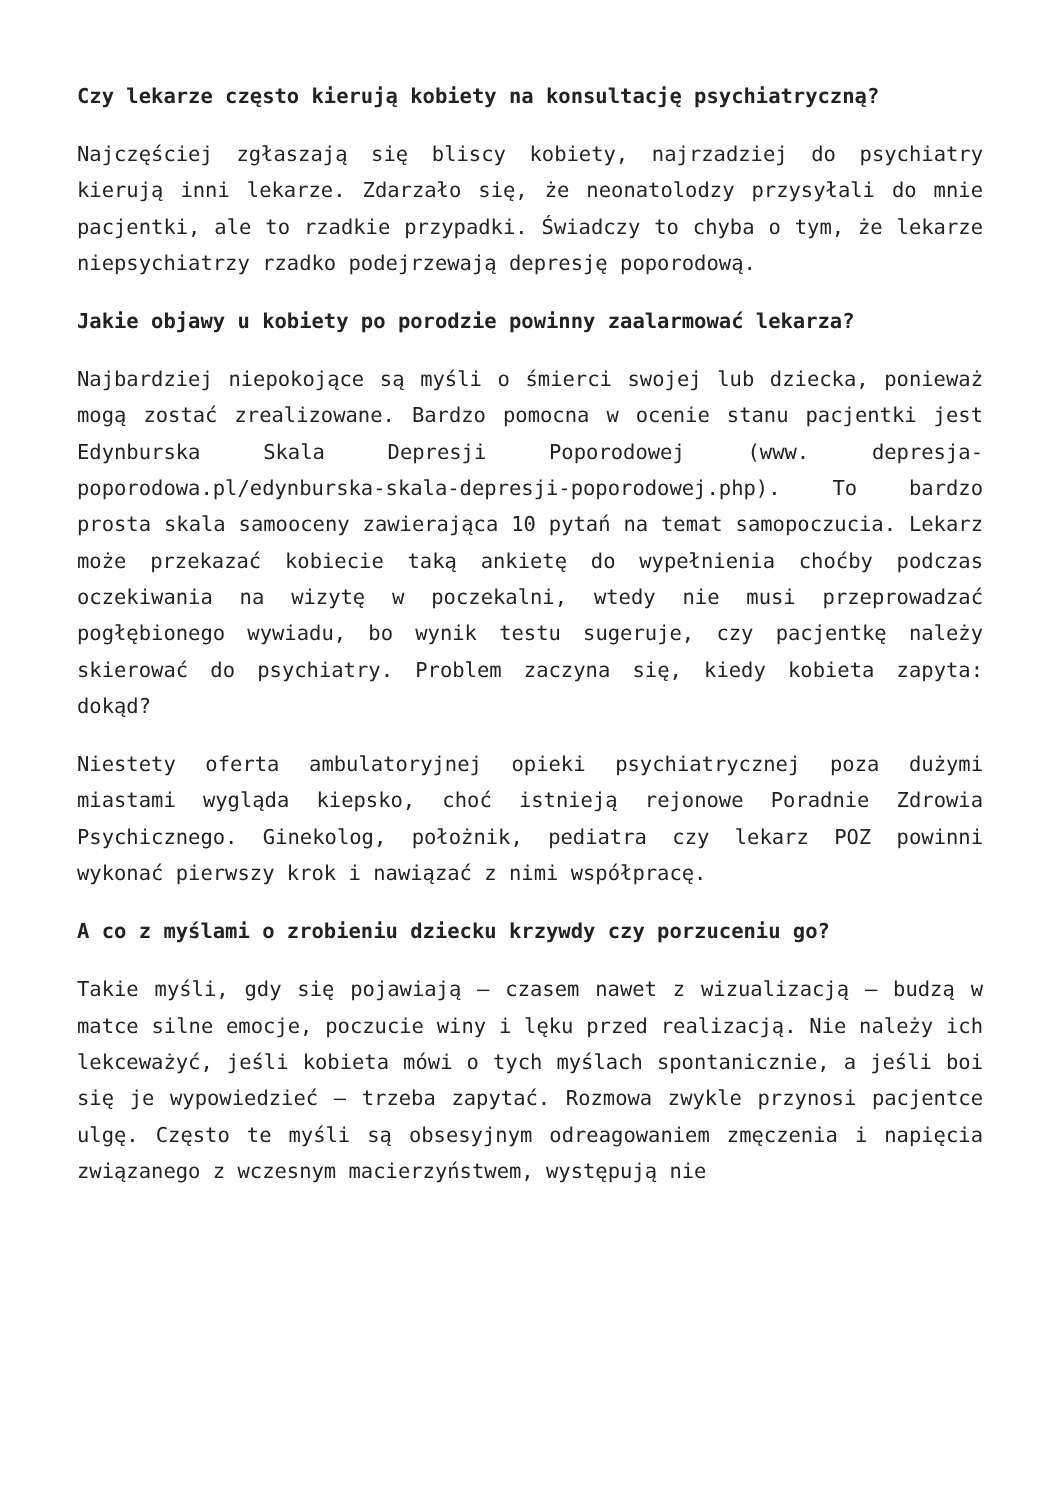Czy lekarze często kierują kobiety na konsultację psychiatryczną?
Najczęściej zgłaszają się bliscy kobiety, najrzadziej do psychiatry kierują inni lekarze. Zdarzało się, że neonatolodzy przysyłali do mnie pacjentki, ale to rzadkie przypadki. Świadczy to chyba o tym, że lekarze niepsychiatrzy rzadko podejrzewają depresję poporodową.
Jakie objawy u kobiety po porodzie powinny zaalarmować lekarza?
Najbardziej niepokojące są myśli o śmierci swojej lub dziecka, ponieważ mogą zostać zrealizowane. Bardzo pomocna w ocenie stanu pacjentki jest Edynburska Skala Depresji Poporodowej (www. depresja-poporodowa.pl/edynburska-skala-depresji-poporodowej.php). To bardzo prosta skala samooceny zawierająca 10 pytań na temat samopoczucia. Lekarz może przekazać kobiecie taką ankietę do wypełnienia choćby podczas oczekiwania na wizytę w poczekalni, wtedy nie musi przeprowadzać pogłębionego wywiadu, bo wynik testu sugeruje, czy pacjentkę należy skierować do psychiatry. Problem zaczyna się, kiedy kobieta zapyta: dokąd?
Niestety oferta ambulatoryjnej opieki psychiatrycznej poza dużymi miastami wygląda kiepsko, choć istnieją rejonowe Poradnie Zdrowia Psychicznego. Ginekolog, położnik, pediatra czy lekarz POZ powinni wykonać pierwszy krok i nawiązać z nimi współpracę.
A co z myślami o zrobieniu dziecku krzywdy czy porzuceniu go?
Takie myśli, gdy się pojawiają – czasem nawet z wizualizacją – budzą w matce silne emocje, poczucie winy i lęku przed realizacją. Nie należy ich lekceważyć, jeśli kobieta mówi o tych myślach spontanicznie, a jeśli boi się je wypowiedzieć – trzeba zapytać. Rozmowa zwykle przynosi pacjentce ulgę. Często te myśli są obsesyjnym odreagowaniem zmęczenia i napięcia związanego z wczesnym macierzyństwem, występują nie